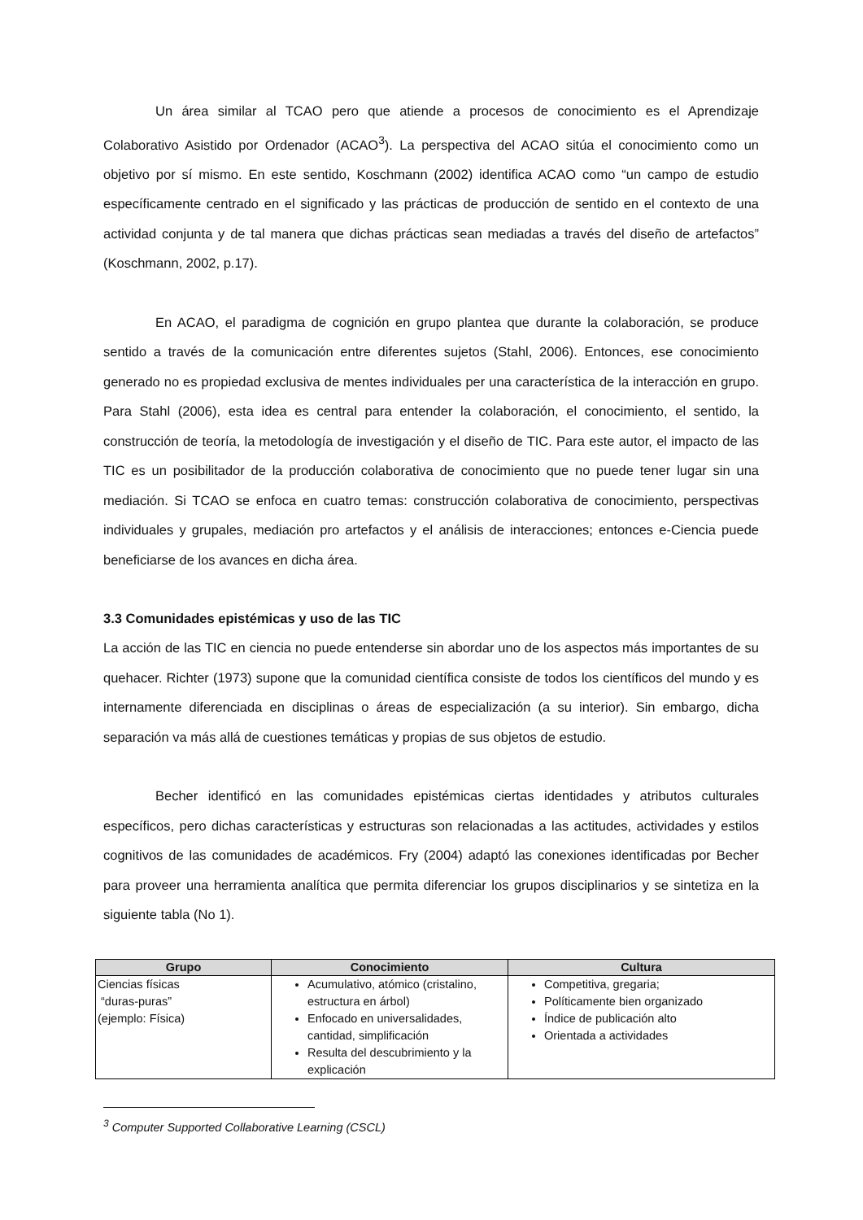Un área similar al TCAO pero que atiende a procesos de conocimiento es el Aprendizaje Colaborativo Asistido por Ordenador (ACAO<sup>3</sup>). La perspectiva del ACAO sitúa el conocimiento como un objetivo por sí mismo. En este sentido, Koschmann (2002) identifica ACAO como “un campo de estudio específicamente centrado en el significado y las prácticas de producción de sentido en el contexto de una actividad conjunta y de tal manera que dichas prácticas sean mediadas a través del diseño de artefactos” (Koschmann, 2002, p.17).
En ACAO, el paradigma de cognición en grupo plantea que durante la colaboración, se produce sentido a través de la comunicación entre diferentes sujetos (Stahl, 2006). Entonces, ese conocimiento generado no es propiedad exclusiva de mentes individuales per una característica de la interacción en grupo. Para Stahl (2006), esta idea es central para entender la colaboración, el conocimiento, el sentido, la construcción de teoría, la metodología de investigación y el diseño de TIC. Para este autor, el impacto de las TIC es un posibilitador de la producción colaborativa de conocimiento que no puede tener lugar sin una mediación. Si TCAO se enfoca en cuatro temas: construcción colaborativa de conocimiento, perspectivas individuales y grupales, mediación pro artefactos y el análisis de interacciones; entonces e-Ciencia puede beneficiarse de los avances en dicha área.
3.3 Comunidades epistémicas y uso de las TIC
La acción de las TIC en ciencia no puede entenderse sin abordar uno de los aspectos más importantes de su quehacer. Richter (1973) supone que la comunidad científica consiste de todos los científicos del mundo y es internamente diferenciada en disciplinas o áreas de especialización (a su interior). Sin embargo, dicha separación va más allá de cuestiones temáticas y propias de sus objetos de estudio.
Becher identificó en las comunidades epistémicas ciertas identidades y atributos culturales específicos, pero dichas características y estructuras son relacionadas a las actitudes, actividades y estilos cognitivos de las comunidades de académicos. Fry (2004) adaptó las conexiones identificadas por Becher para proveer una herramienta analítica que permita diferenciar los grupos disciplinarios y se sintetiza en la siguiente tabla (No 1).
| Grupo | Conocimiento | Cultura |
| --- | --- | --- |
| Ciencias físicas “duras-puras” (ejemplo: Física) | Acumulativo, atómico (cristalino, estructura en árbol) Enfocado en universalidades, cantidad, simplificación Resulta del descubrimiento y la explicación | Competitiva, gregaria; Políticamente bien organizado Índice de publicación alto Orientada a actividades |
<sup>3</sup> Computer Supported Collaborative Learning (CSCL)